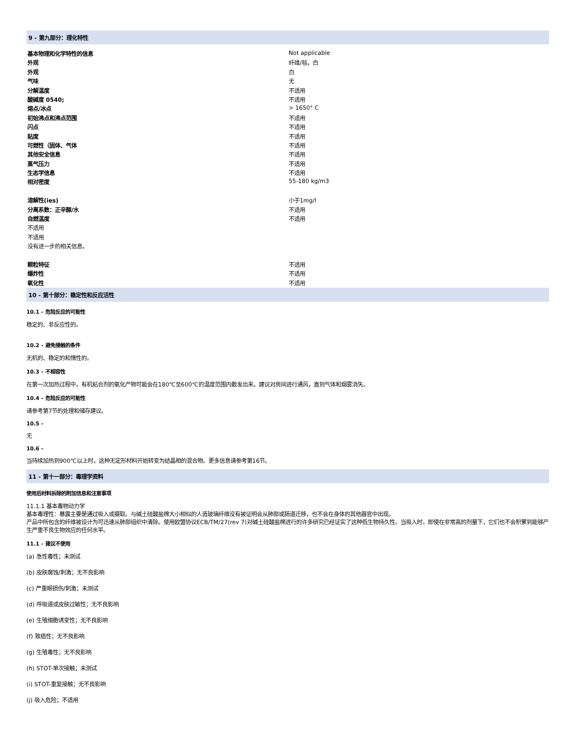9 - 第九部分：理化特性
| 基本物理和化学特性的信息 | Not applicable |
| 外观 | 纤维/毯，白 |
| 外观 | 白 |
| 气味 | 无 |
| 分解温度 | 不适用 |
| 酸碱度 0540; | 不适用 |
| 熔点/冰点 | > 1650° C |
| 初始沸点和沸点范围 | 不适用 |
| 闪点 | 不适用 |
| 粘度 | 不适用 |
| 可燃性（固体、气体 | 不适用 |
| 其他安全信息 | 不适用 |
| 蒸气压力 | 不适用 |
| 生态学信息 | 不适用 |
| 相对密度 | 55-180 kg/m3 |
| 溶解性(ies) | 小于1mg/l |
| 分离系数：正辛醇/水 | 不适用 |
| 自燃温度 | 不适用 |
| 不适用 | |
| 不适用 | |
| 没有进一步的相关信息。 | |
| 颗粒特征 | 不适用 |
| 爆炸性 | 不适用 |
| 氧化性 | 不适用 |
10 - 第十部分：稳定性和反应活性
10.1 - 危险反应的可能性
稳定的、非反应性的。
10.2 - 避免接触的条件
无机的、稳定的和惰性的。
10.3 - 不相容性
在第一次加热过程中，有机粘合剂的氧化产物可能会在180℃至600℃的温度范围内散发出来。建议对房间进行通风，直到气体和烟雾消失。
10.4 - 危险反应的可能性
请参考第7节的处理和储存建议。
10.5 -
无
10.6 -
当持续加热到900℃以上时，这种无定形材料开始转变为结晶相的混合物。更多信息请参考第16节。
11 - 第十一部分：毒理学资料
使用后材料拆除的附加信息和注意事项
11.1.1 基本毒物动力学
基本毒理性：暴露主要是通过吸入或摄取。与碱土硅酸盐棉大小相似的人造玻璃纤维没有被证明会从肺部或肠道迁移，也不会在身体的其他器官中出现。
产品中所包含的纤维被设计为可迅速从肺部组织中清除。使用欧盟协议ECB/TM/27(rev 7)对碱土硅酸盐棉进行的许多研究已经证实了这种低生物持久性。当吸入时，即使在非常高的剂量下，它们也不会积累到能够产生严重不良生物效应的任何水平。
11.1 - 建议不使用
(a) 急性毒性；未测试
(b) 皮肤腐蚀/刺激；无不良影响
(c) 严重眼损伤/刺激；未测试
(d) 呼吸道或皮肤过敏性；无不良影响
(e) 生殖细胞诱变性；无不良影响
(f) 致癌性；无不良影响
(g) 生殖毒性；无不良影响
(h) STOT-单次接触；未测试
(i) STOT-重复接触；无不良影响
(j) 吸入危险；不适用